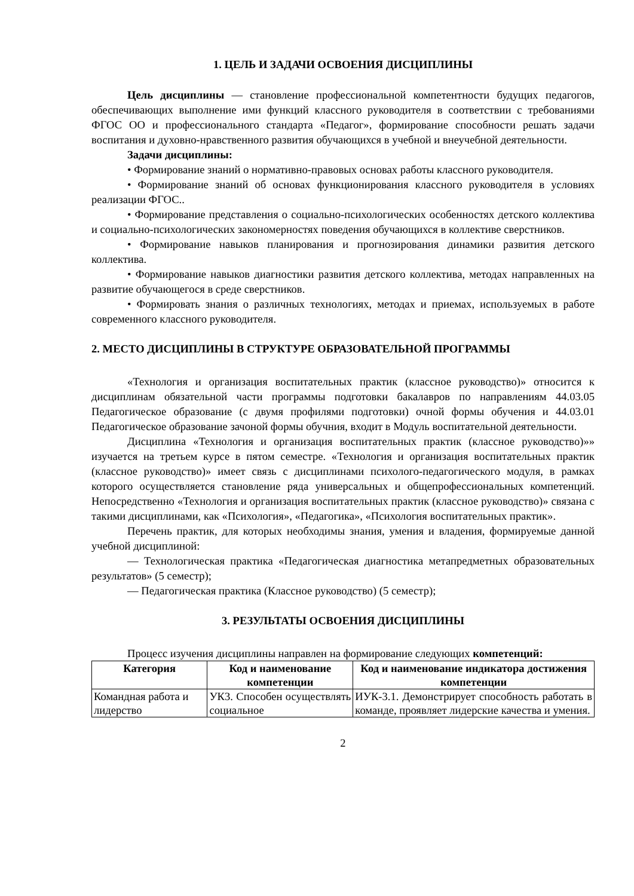1. ЦЕЛЬ И ЗАДАЧИ ОСВОЕНИЯ ДИСЦИПЛИНЫ
Цель дисциплины — становление профессиональной компетентности будущих педагогов, обеспечивающих выполнение ими функций классного руководителя в соответствии с требованиями ФГОС ОО и профессионального стандарта «Педагог», формирование способности решать задачи воспитания и духовно-нравственного развития обучающихся в учебной и внеучебной деятельности.
Задачи дисциплины:
• Формирование знаний о нормативно-правовых основах работы классного руководителя.
• Формирование знаний об основах функционирования классного руководителя в условиях реализации ФГОС..
• Формирование представления о социально-психологических особенностях детского коллектива и социально-психологических закономерностях поведения обучающихся в коллективе сверстников.
• Формирование навыков планирования и прогнозирования динамики развития детского коллектива.
• Формирование навыков диагностики развития детского коллектива, методах направленных на развитие обучающегося в среде сверстников.
• Формировать знания о различных технологиях, методах и приемах, используемых в работе современного классного руководителя.
2. МЕСТО ДИСЦИПЛИНЫ В СТРУКТУРЕ ОБРАЗОВАТЕЛЬНОЙ ПРОГРАММЫ
«Технология и организация воспитательных практик (классное руководство)» относится к дисциплинам обязательной части программы подготовки бакалавров по направлениям 44.03.05 Педагогическое образование (с двумя профилями подготовки) очной формы обучения и 44.03.01 Педагогическое образование зачоной формы обучния, входит в Модуль воспитательной деятельности.
Дисциплина «Технология и организация воспитательных практик (классное руководство)»» изучается на третьем курсе в пятом семестре. «Технология и организация воспитательных практик (классное руководство)» имеет связь с дисциплинами психолого-педагогического модуля, в рамках которого осуществляется становление ряда универсальных и общепрофессиональных компетенций. Непосредственно «Технология и организация воспитательных практик (классное руководство)» связана с такими дисциплинами, как «Психология», «Педагогика», «Психология воспитательных практик».
Перечень практик, для которых необходимы знания, умения и владения, формируемые данной учебной дисциплиной:
— Технологическая практика «Педагогическая диагностика метапредметных образовательных результатов» (5 семестр);
— Педагогическая практика (Классное руководство) (5 семестр);
3. РЕЗУЛЬТАТЫ ОСВОЕНИЯ ДИСЦИПЛИНЫ
Процесс изучения дисциплины направлен на формирование следующих компетенций:
| Категория | Код и наименование компетенции | Код и наименование индикатора достижения компетенции |
| --- | --- | --- |
| Командная работа и лидерство | УК3. Способен осуществлять социальное | ИУК-3.1. Демонстрирует способность работать в команде, проявляет лидерские качества и умения. |
2